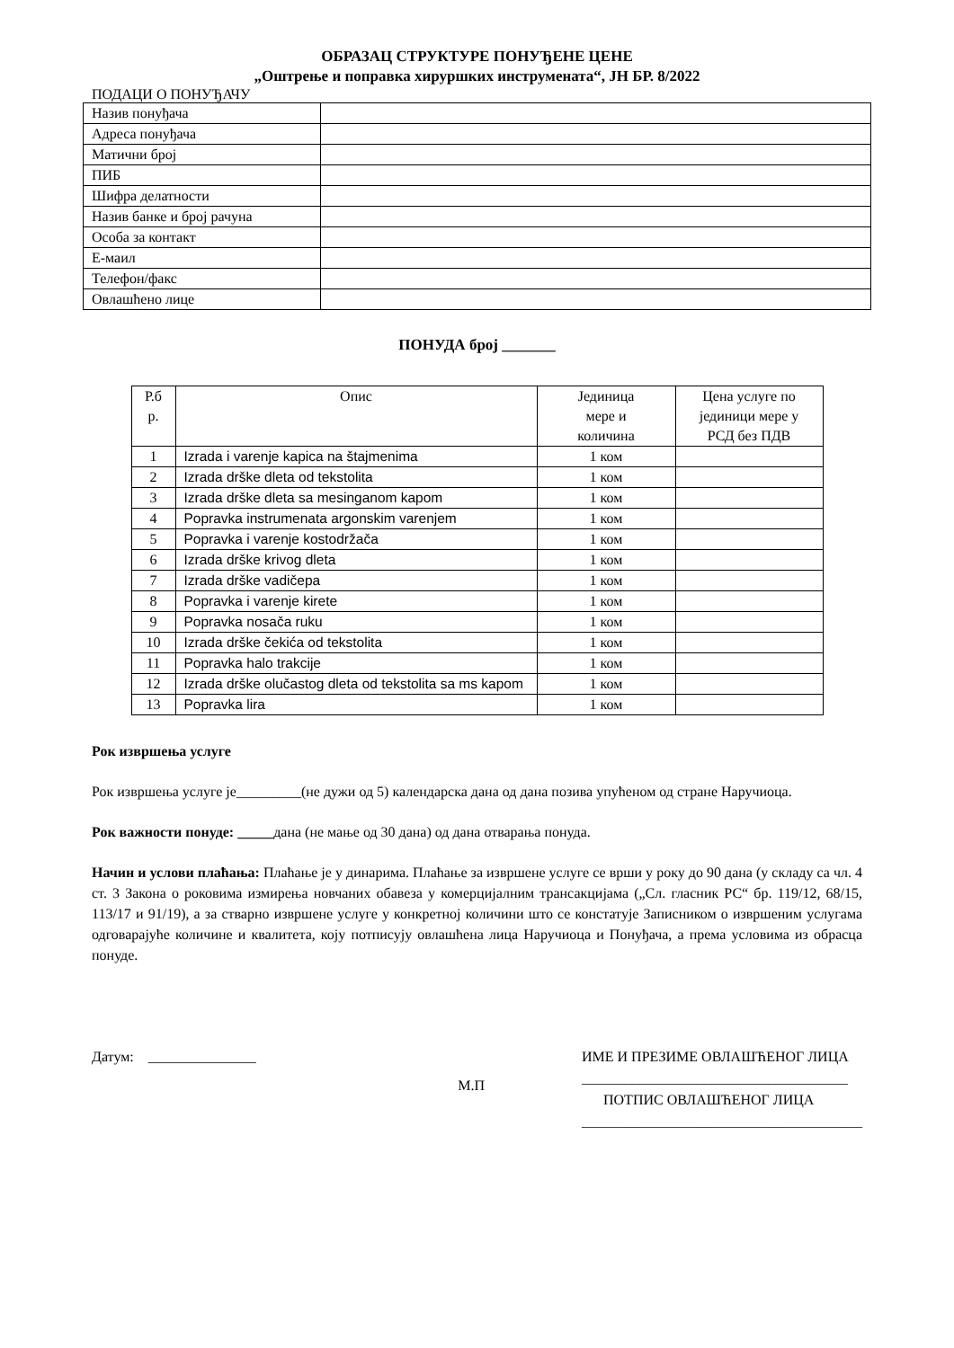ОБРАЗАЦ СТРУКТУРЕ ПОНУЂЕНЕ ЦЕНЕ
„Оштрење и поправка хируршких инструмената“, ЈН БР. 8/2022
ПОДАЦИ О ПОНУЂАЧУ
| Назив понуђача | |
| Адреса понуђача | |
| Матични број | |
| ПИБ | |
| Шифра делатности | |
| Назив банке и број рачуна | |
| Особа за контакт | |
| Е-маил | |
| Телефон/факс | |
| Овлашћено лице | |
ПОНУДА број _______
| Р.б р. | Опис | Јединица мере и количина | Цена услуге по јединици мере у РСД без ПДВ |
| --- | --- | --- | --- |
| 1 | Izrada i varenje kapica na štajmenima | 1 ком | |
| 2 | Izrada drške dleta od tekstolita | 1 ком | |
| 3 | Izrada drške dleta sa mesinganom kapom | 1 ком | |
| 4 | Popravka instrumenata argonskim varenjem | 1 ком | |
| 5 | Popravka i varenje kostodržača | 1 ком | |
| 6 | Izrada drške krivog dleta | 1 ком | |
| 7 | Izrada drške vadičepa | 1 ком | |
| 8 | Popravka i varenje kirete | 1 ком | |
| 9 | Popravka nosača ruku | 1 ком | |
| 10 | Izrada drške čekića od tekstolita | 1 ком | |
| 11 | Popravka halo trakcije | 1 ком | |
| 12 | Izrada drške olučastog dleta od tekstolita sa ms kapom | 1 ком | |
| 13 | Popravka lira | 1 ком | |
Рок извршења услуге
Рок извршења услуге је_________(не дужи од 5) календарска дана од дана позива упућеном од стране Наручиоца.
Рок важности понуде: _____дана (не мање од 30 дана) од дана отварања понуда.
Начин и услови плаћања: Плаћање је у динарима. Плаћање за извршене услуге се врши у року до 90 дана (у складу са чл. 4 ст. 3 Закона о роковима измирења новчаних обавеза у комерцијалним трансакцијама („Сл. гласник РС“ бр. 119/12, 68/15, 113/17 и 91/19), а за стварно извршене услуге у конкретној количини што се констатује Записником о извршеним услугама одговарајуће количине и квалитета, коју потписују овлашћена лица Наручиоца и Понуђача, а према условима из обрасца понуде.
Датум: _______________
М.П
ИМЕ И ПРЕЗИМЕ ОВЛАШЋЕНОГ ЛИЦА
_____________________________________
ПОТПИС ОВЛАШЋЕНОГ ЛИЦА
_______________________________________